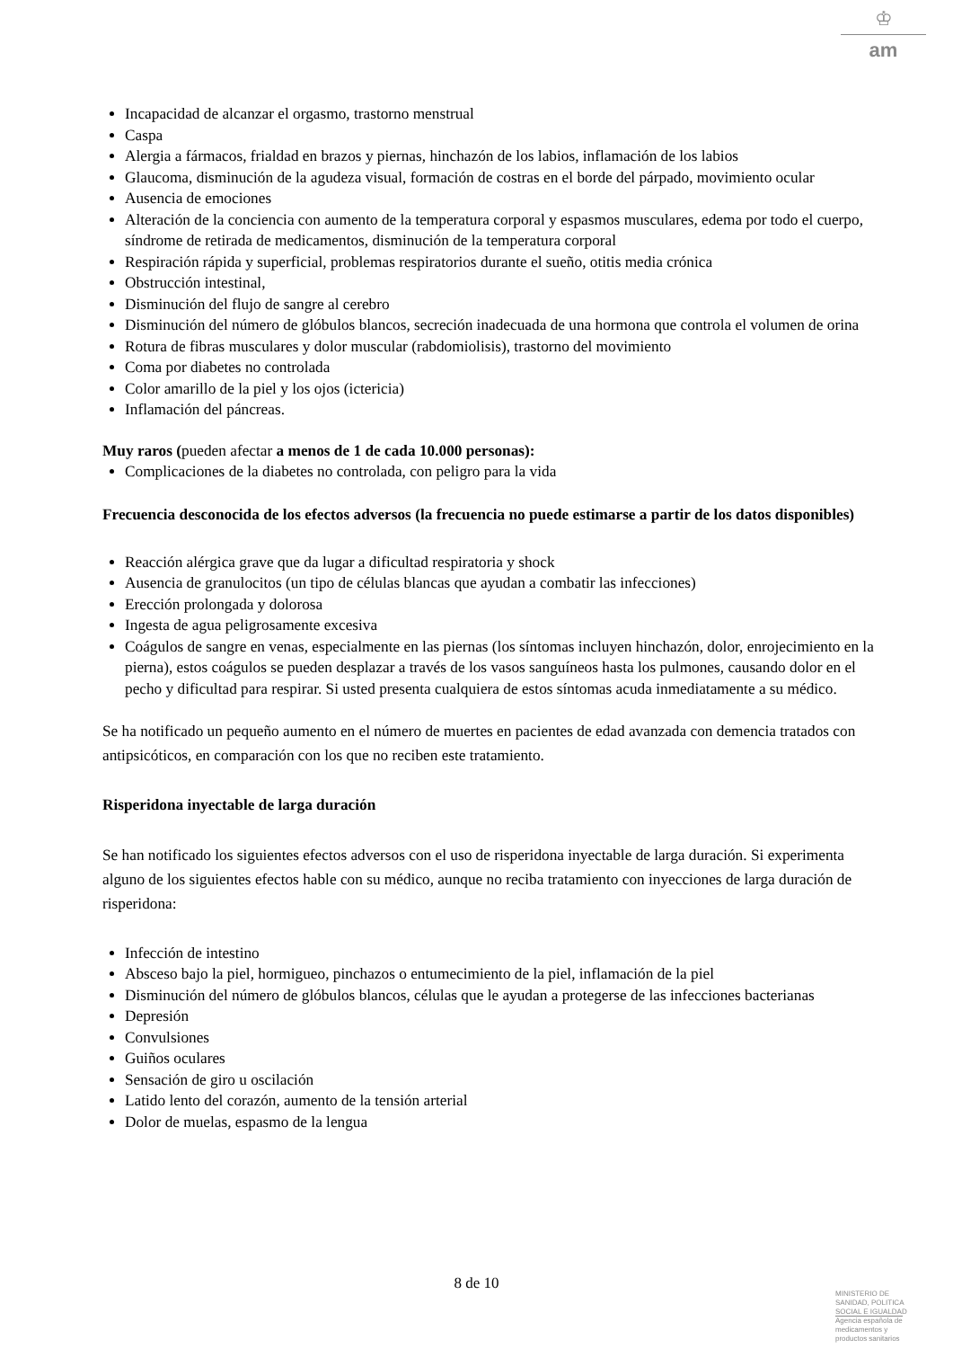♔
am
Incapacidad de alcanzar el orgasmo, trastorno menstrual
Caspa
Alergia a fármacos, frialdad en brazos y piernas, hinchazón de los labios, inflamación de los labios
Glaucoma, disminución de la agudeza visual, formación de costras en el borde del párpado, movimiento ocular
Ausencia de emociones
Alteración de la conciencia con aumento de la temperatura corporal y espasmos musculares, edema por todo el cuerpo, síndrome de retirada de medicamentos, disminución de la temperatura corporal
Respiración rápida y superficial, problemas respiratorios durante el sueño, otitis media crónica
Obstrucción intestinal,
Disminución del flujo de sangre al cerebro
Disminución del número de glóbulos blancos, secreción inadecuada de una hormona que controla el volumen de orina
Rotura de fibras musculares y dolor muscular (rabdomiolisis), trastorno del movimiento
Coma por diabetes no controlada
Color amarillo de la piel y los ojos (ictericia)
Inflamación del páncreas.
Muy raros (pueden afectar a menos de 1 de cada 10.000 personas):
Complicaciones de la diabetes no controlada, con peligro para la vida
Frecuencia desconocida de los efectos adversos (la frecuencia no puede estimarse a partir de los datos disponibles)
Reacción alérgica grave que da lugar a dificultad respiratoria y shock
Ausencia de granulocitos (un tipo de células blancas que ayudan a combatir las infecciones)
Erección prolongada y dolorosa
Ingesta de agua peligrosamente excesiva
Coágulos de sangre en venas, especialmente en las piernas (los síntomas incluyen hinchazón, dolor, enrojecimiento en la pierna), estos coágulos se pueden desplazar a través de los vasos sanguíneos hasta los pulmones, causando dolor en el pecho y dificultad para respirar. Si usted presenta cualquiera de estos síntomas acuda inmediatamente a su médico.
Se ha notificado un pequeño aumento en el número de muertes en pacientes de edad avanzada con demencia tratados con antipsicóticos, en comparación con los que no reciben este tratamiento.
Risperidona inyectable de larga duración
Se han notificado los siguientes efectos adversos con el uso de risperidona inyectable de larga duración. Si experimenta alguno de los siguientes efectos hable con su médico, aunque no reciba tratamiento con inyecciones de larga duración de risperidona:
Infección de intestino
Absceso bajo la piel, hormigueo, pinchazos o entumecimiento de la piel, inflamación de la piel
Disminución del número de glóbulos blancos, células que le ayudan a protegerse de las infecciones bacterianas
Depresión
Convulsiones
Guiños oculares
Sensación de giro u oscilación
Latido lento del corazón, aumento de la tensión arterial
Dolor de muelas, espasmo de la lengua
8 de 10
MINISTERIO DE
SANIDAD, POLITICA
SOCIAL E IGUALDAD
Agencia española de
medicamentos y
productos sanitarios